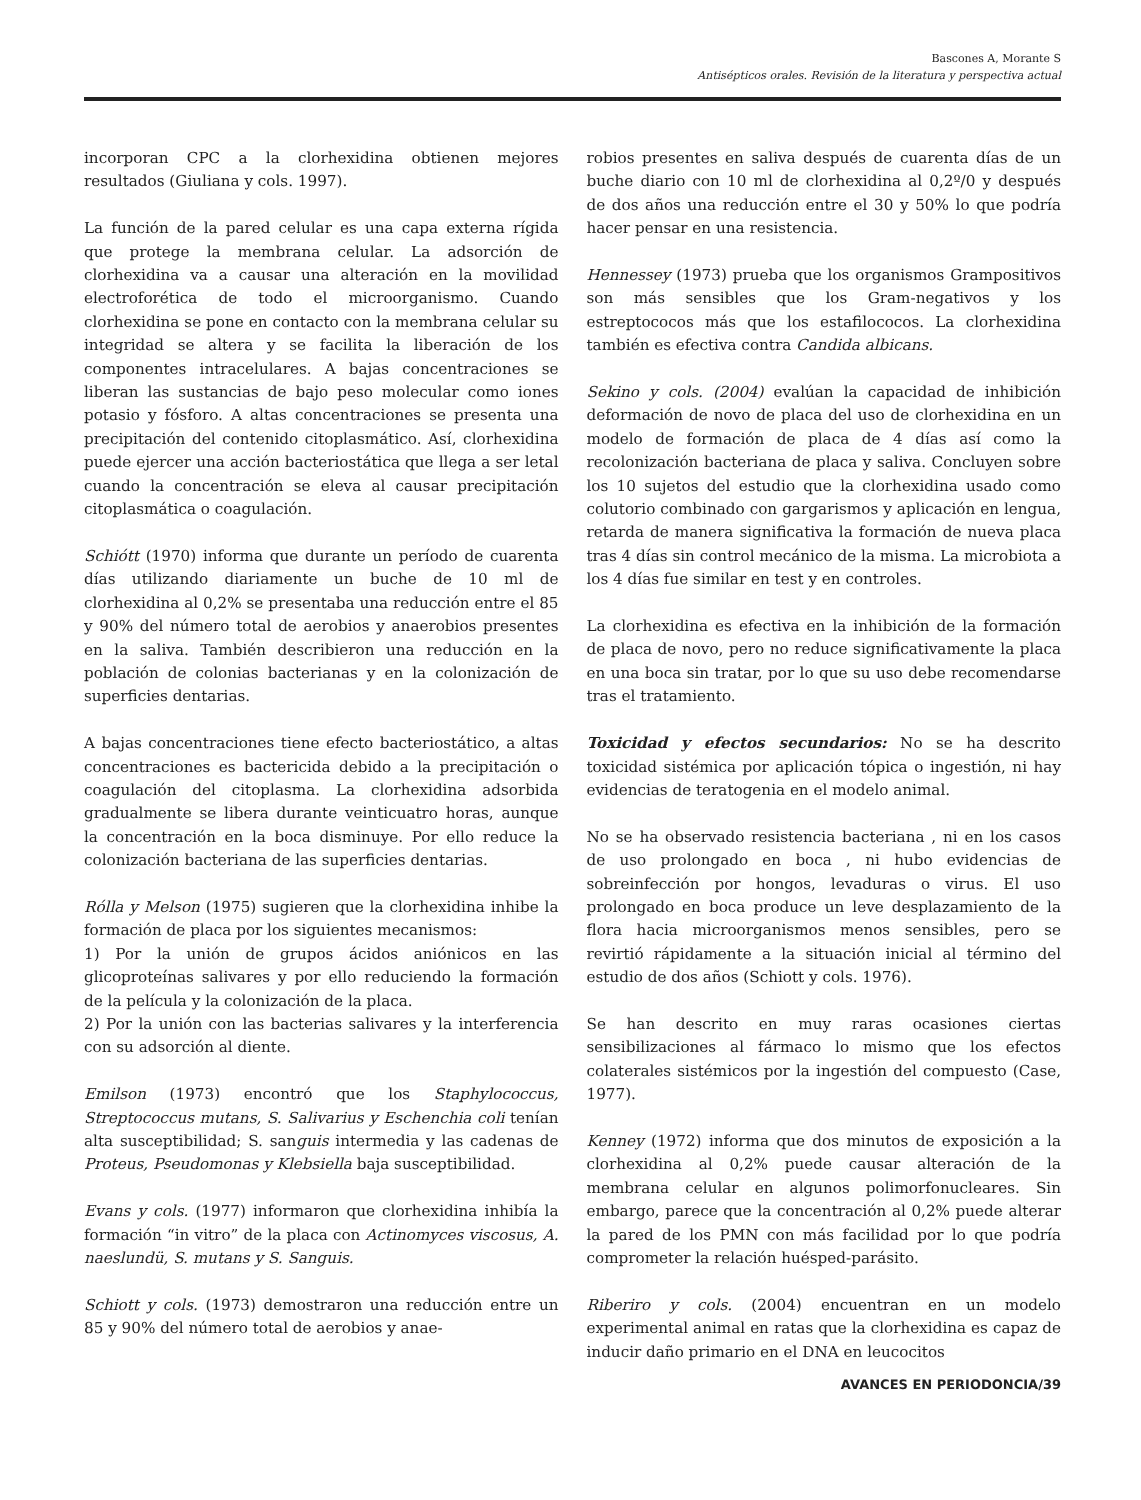Bascones A, Morante S
Antisépticos orales. Revisión de la literatura y perspectiva actual
incorporan CPC a la clorhexidina obtienen mejores resultados (Giuliana y cols. 1997).
La función de la pared celular es una capa externa rígida que protege la membrana celular. La adsorción de clorhexidina va a causar una alteración en la movilidad electroforética de todo el microorganismo. Cuando clorhexidina se pone en contacto con la membrana celular su integridad se altera y se facilita la liberación de los componentes intracelulares. A bajas concentraciones se liberan las sustancias de bajo peso molecular como iones potasio y fósforo. A altas concentraciones se presenta una precipitación del contenido citoplasmático. Así, clorhexidina puede ejercer una acción bacteriostática que llega a ser letal cuando la concentración se eleva al causar precipitación citoplasmática o coagulación.
Schiótt (1970) informa que durante un período de cuarenta días utilizando diariamente un buche de 10 ml de clorhexidina al 0,2% se presentaba una reducción entre el 85 y 90% del número total de aerobios y anaerobios presentes en la saliva. También describieron una reducción en la población de colonias bacterianas y en la colonización de superficies dentarias.
A bajas concentraciones tiene efecto bacteriostático, a altas concentraciones es bactericida debido a la precipitación o coagulación del citoplasma. La clorhexidina adsorbida gradualmente se libera durante veinticuatro horas, aunque la concentración en la boca disminuye. Por ello reduce la colonización bacteriana de las superficies dentarias.
Rólla y Melson (1975) sugieren que la clorhexidina inhibe la formación de placa por los siguientes mecanismos:
1) Por la unión de grupos ácidos aniónicos en las glicoproteínas salivares y por ello reduciendo la formación de la película y la colonización de la placa.
2) Por la unión con las bacterias salivares y la interferencia con su adsorción al diente.
Emilson (1973) encontró que los Staphylococcus, Streptococcus mutans, S. Salivarius y Eschenchia coli tenían alta susceptibilidad; S. sanguis intermedia y las cadenas de Proteus, Pseudomonas y Klebsiella baja susceptibilidad.
Evans y cols. (1977) informaron que clorhexidina inhibía la formación “in vitro” de la placa con Actinomyces viscosus, A. naeslundü, S. mutans y S. Sanguis.
Schiott y cols. (1973) demostraron una reducción entre un 85 y 90% del número total de aerobios y anae-
robios presentes en saliva después de cuarenta días de un buche diario con 10 ml de clorhexidina al 0,2º/0 y después de dos años una reducción entre el 30 y 50% lo que podría hacer pensar en una resistencia.
Hennessey (1973) prueba que los organismos Grampositivos son más sensibles que los Gram-negativos y los estreptococos más que los estafilococos. La clorhexidina también es efectiva contra Candida albicans.
Sekino y cols. (2004) evalúan la capacidad de inhibición deformación de novo de placa del uso de clorhexidina en un modelo de formación de placa de 4 días así como la recolonización bacteriana de placa y saliva. Concluyen sobre los 10 sujetos del estudio que la clorhexidina usado como colutorio combinado con gargarismos y aplicación en lengua, retarda de manera significativa la formación de nueva placa tras 4 días sin control mecánico de la misma. La microbiota a los 4 días fue similar en test y en controles.
La clorhexidina es efectiva en la inhibición de la formación de placa de novo, pero no reduce significativamente la placa en una boca sin tratar, por lo que su uso debe recomendarse tras el tratamiento.
Toxicidad y efectos secundarios: No se ha descrito toxicidad sistémica por aplicación tópica o ingestión, ni hay evidencias de teratogenia en el modelo animal.
No se ha observado resistencia bacteriana , ni en los casos de uso prolongado en boca , ni hubo evidencias de sobreinfección por hongos, levaduras o virus. El uso prolongado en boca produce un leve desplazamiento de la flora hacia microorganismos menos sensibles, pero se revirtió rápidamente a la situación inicial al término del estudio de dos años (Schiott y cols. 1976).
Se han descrito en muy raras ocasiones ciertas sensibilizaciones al fármaco lo mismo que los efectos colaterales sistémicos por la ingestión del compuesto (Case, 1977).
Kenney (1972) informa que dos minutos de exposición a la clorhexidina al 0,2% puede causar alteración de la membrana celular en algunos polimorfonucleares. Sin embargo, parece que la concentración al 0,2% puede alterar la pared de los PMN con más facilidad por lo que podría comprometer la relación huésped-parásito.
Riberiro y cols. (2004) encuentran en un modelo experimental animal en ratas que la clorhexidina es capaz de inducir daño primario en el DNA en leucocitos
AVANCES EN PERIODONCIA/39